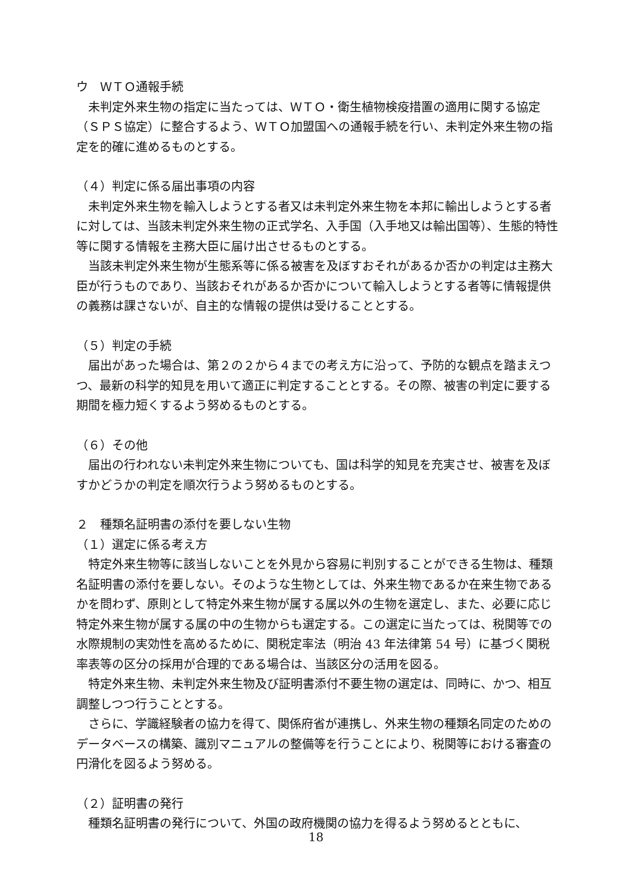ウ　ＷＴＯ通報手続
未判定外来生物の指定に当たっては、ＷＴＯ・衛生植物検疫措置の適用に関する協定（ＳＰＳ協定）に整合するよう、ＷＴＯ加盟国への通報手続を行い、未判定外来生物の指定を的確に進めるものとする。
（４）判定に係る届出事項の内容
未判定外来生物を輸入しようとする者又は未判定外来生物を本邦に輸出しようとする者に対しては、当該未判定外来生物の正式学名、入手国（入手地又は輸出国等）、生態的特性等に関する情報を主務大臣に届け出させるものとする。
当該未判定外来生物が生態系等に係る被害を及ぼすおそれがあるか否かの判定は主務大臣が行うものであり、当該おそれがあるか否かについて輸入しようとする者等に情報提供の義務は課さないが、自主的な情報の提供は受けることとする。
（５）判定の手続
届出があった場合は、第２の２から４までの考え方に沿って、予防的な観点を踏まえつつ、最新の科学的知見を用いて適正に判定することとする。その際、被害の判定に要する期間を極力短くするよう努めるものとする。
（６）その他
届出の行われない未判定外来生物についても、国は科学的知見を充実させ、被害を及ぼすかどうかの判定を順次行うよう努めるものとする。
２　種類名証明書の添付を要しない生物
（１）選定に係る考え方
特定外来生物等に該当しないことを外見から容易に判別することができる生物は、種類名証明書の添付を要しない。そのような生物としては、外来生物であるか在来生物であるかを問わず、原則として特定外来生物が属する属以外の生物を選定し、また、必要に応じ特定外来生物が属する属の中の生物からも選定する。この選定に当たっては、税関等での水際規制の実効性を高めるために、関税定率法（明治 43 年法律第 54 号）に基づく関税率表等の区分の採用が合理的である場合は、当該区分の活用を図る。
特定外来生物、未判定外来生物及び証明書添付不要生物の選定は、同時に、かつ、相互調整しつつ行うこととする。
さらに、学識経験者の協力を得て、関係府省が連携し、外来生物の種類名同定のためのデータベースの構築、識別マニュアルの整備等を行うことにより、税関等における審査の円滑化を図るよう努める。
（２）証明書の発行
種類名証明書の発行について、外国の政府機関の協力を得るよう努めるとともに、
18